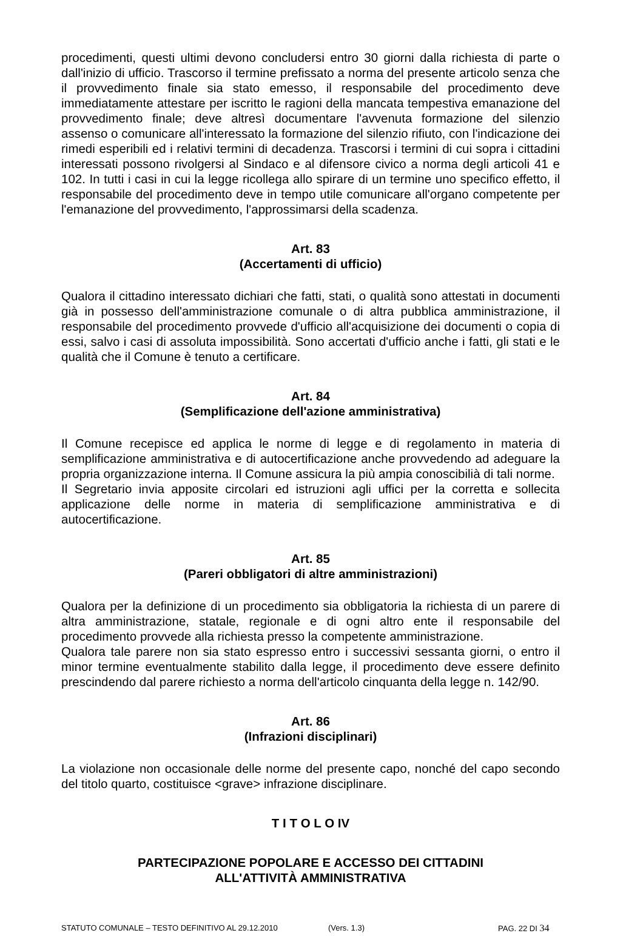procedimenti, questi ultimi devono concludersi entro 30 giorni dalla richiesta di parte o dall'inizio di ufficio. Trascorso il termine prefissato a norma del presente articolo senza che il provvedimento finale sia stato emesso, il responsabile del procedimento deve immediatamente attestare per iscritto le ragioni della mancata tempestiva emanazione del provvedimento finale; deve altresì documentare l'avvenuta formazione del silenzio assenso o comunicare all'interessato la formazione del silenzio rifiuto, con l'indicazione dei rimedi esperibili ed i relativi termini di decadenza. Trascorsi i termini di cui sopra i cittadini interessati possono rivolgersi al Sindaco e al difensore civico a norma degli articoli 41 e 102. In tutti i casi in cui la legge ricollega allo spirare di un termine uno specifico effetto, il responsabile del procedimento deve in tempo utile comunicare all'organo competente per l'emanazione del provvedimento, l'approssimarsi della scadenza.
Art. 83
(Accertamenti di ufficio)
Qualora il cittadino interessato dichiari che fatti, stati, o qualità sono attestati in documenti già in possesso dell'amministrazione comunale o di altra pubblica amministrazione, il responsabile del procedimento provvede d'ufficio all'acquisizione dei documenti o copia di essi, salvo i casi di assoluta impossibilità. Sono accertati d'ufficio anche i fatti, gli stati e le qualità che il Comune è tenuto a certificare.
Art. 84
(Semplificazione dell'azione amministrativa)
Il Comune recepisce ed applica le norme di legge e di regolamento in materia di semplificazione amministrativa e di autocertificazione anche provvedendo ad adeguare la propria organizzazione interna. Il Comune assicura la più ampia conoscibilià di tali norme.
Il Segretario invia apposite circolari ed istruzioni agli uffici per la corretta e sollecita applicazione delle norme in materia di semplificazione amministrativa e di autocertificazione.
Art. 85
(Pareri obbligatori di altre amministrazioni)
Qualora per la definizione di un procedimento sia obbligatoria la richiesta di un parere di altra amministrazione, statale, regionale e di ogni altro ente il responsabile del procedimento provvede alla richiesta presso la competente amministrazione.
Qualora tale parere non sia stato espresso entro i successivi sessanta giorni, o entro il minor termine eventualmente stabilito dalla legge, il procedimento deve essere definito prescindendo dal parere richiesto a norma dell'articolo cinquanta della legge n. 142/90.
Art. 86
(Infrazioni disciplinari)
La violazione non occasionale delle norme del presente capo, nonché del capo secondo del titolo quarto, costituisce <grave> infrazione disciplinare.
T I T O L O IV
PARTECIPAZIONE POPOLARE E ACCESSO DEI CITTADINI
ALL'ATTIVITÀ AMMINISTRATIVA
STATUTO COMUNALE – TESTO DEFINITIVO AL 29.12.2010 (Vers. 1.3) PAG. 22 DI 34